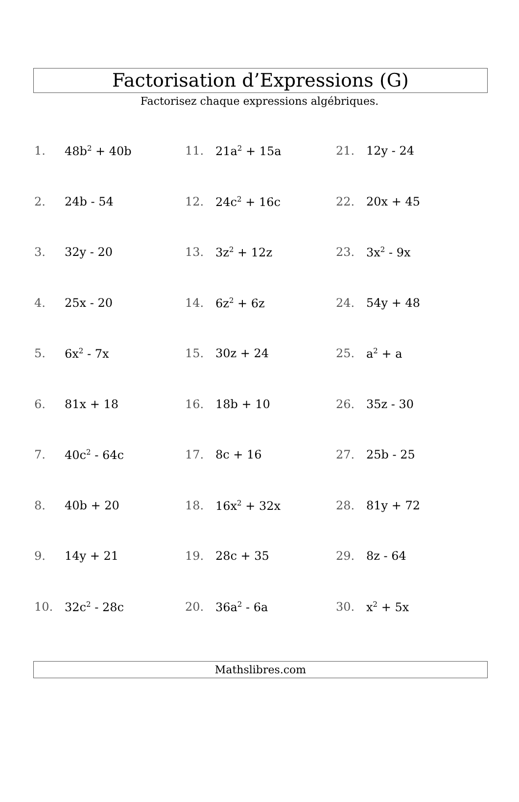Factorisation d’Expressions (G)
Factorisez chaque expressions algébriques.
1. 48b<sup>2</sup> + 40b
11. 21a<sup>2</sup> + 15a
21. 12y - 24
2. 24b - 54
12. 24c<sup>2</sup> + 16c
22. 20x + 45
3. 32y - 20
13. 3z<sup>2</sup> + 12z
23. 3x<sup>2</sup> - 9x
4. 25x - 20
14. 6z<sup>2</sup> + 6z
24. 54y + 48
5. 6x<sup>2</sup> - 7x
15. 30z + 24
25. a<sup>2</sup> + a
6. 81x + 18
16. 18b + 10
26. 35z - 30
7. 40c<sup>2</sup> - 64c
17. 8c + 16
27. 25b - 25
8. 40b + 20
18. 16x<sup>2</sup> + 32x
28. 81y + 72
9. 14y + 21
19. 28c + 35
29. 8z - 64
10. 32c<sup>2</sup> - 28c
20. 36a<sup>2</sup> - 6a
30. x<sup>2</sup> + 5x
Mathslibres.com